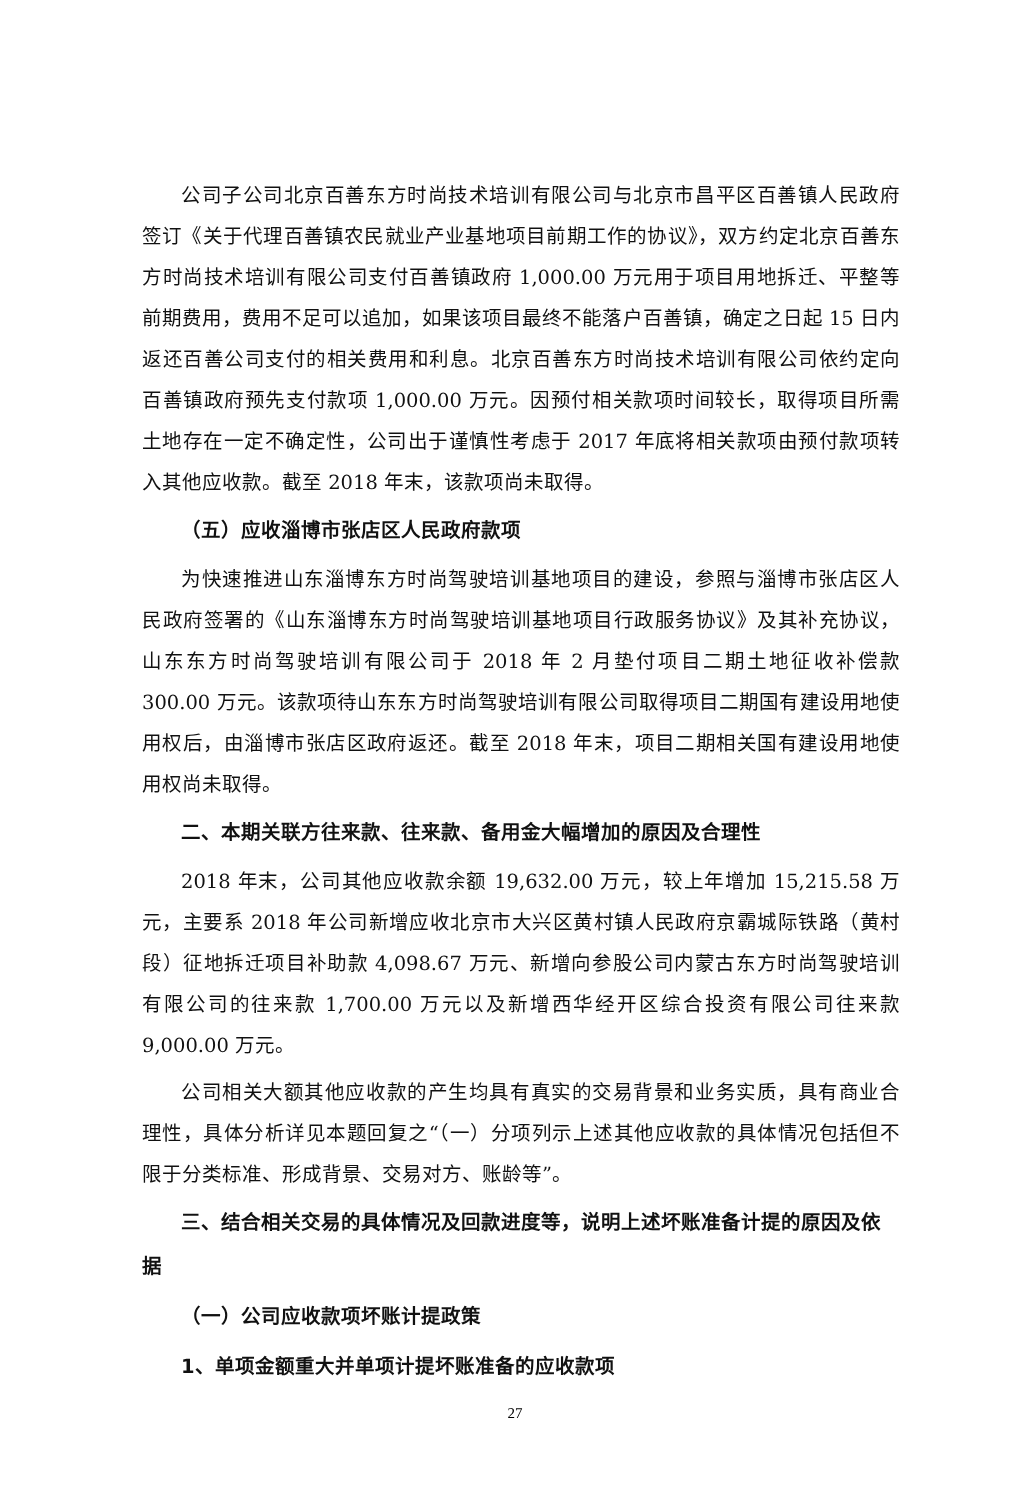公司子公司北京百善东方时尚技术培训有限公司与北京市昌平区百善镇人民政府签订《关于代理百善镇农民就业产业基地项目前期工作的协议》，双方约定北京百善东方时尚技术培训有限公司支付百善镇政府 1,000.00 万元用于项目用地拆迁、平整等前期费用，费用不足可以追加，如果该项目最终不能落户百善镇，确定之日起 15 日内返还百善公司支付的相关费用和利息。北京百善东方时尚技术培训有限公司依约定向百善镇政府预先支付款项 1,000.00 万元。因预付相关款项时间较长，取得项目所需土地存在一定不确定性，公司出于谨慎性考虑于 2017 年底将相关款项由预付款项转入其他应收款。截至 2018 年末，该款项尚未取得。
（五）应收淄博市张店区人民政府款项
为快速推进山东淄博东方时尚驾驶培训基地项目的建设，参照与淄博市张店区人民政府签署的《山东淄博东方时尚驾驶培训基地项目行政服务协议》及其补充协议，山东东方时尚驾驶培训有限公司于 2018 年 2 月垫付项目二期土地征收补偿款 300.00 万元。该款项待山东东方时尚驾驶培训有限公司取得项目二期国有建设用地使用权后，由淄博市张店区政府返还。截至 2018 年末，项目二期相关国有建设用地使用权尚未取得。
二、本期关联方往来款、往来款、备用金大幅增加的原因及合理性
2018 年末，公司其他应收款余额 19,632.00 万元，较上年增加 15,215.58 万元，主要系 2018 年公司新增应收北京市大兴区黄村镇人民政府京霸城际铁路（黄村段）征地拆迁项目补助款 4,098.67 万元、新增向参股公司内蒙古东方时尚驾驶培训有限公司的往来款 1,700.00 万元以及新增西华经开区综合投资有限公司往来款 9,000.00 万元。
公司相关大额其他应收款的产生均具有真实的交易背景和业务实质，具有商业合理性，具体分析详见本题回复之“（一）分项列示上述其他应收款的具体情况包括但不限于分类标准、形成背景、交易对方、账龄等”。
三、结合相关交易的具体情况及回款进度等，说明上述坏账准备计提的原因及依据
（一）公司应收款项坏账计提政策
1、单项金额重大并单项计提坏账准备的应收款项
27